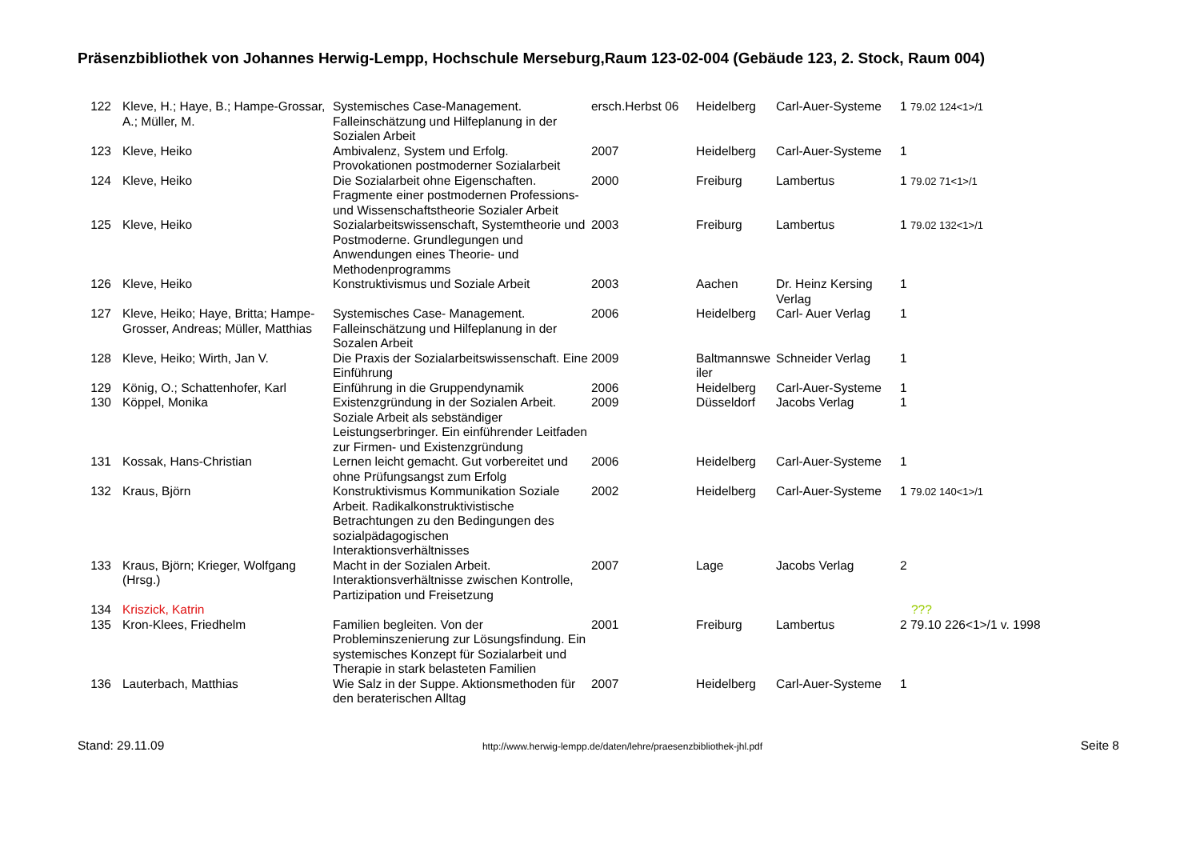Präsenzbibliothek von Johannes Herwig-Lempp, Hochschule Merseburg,Raum 123-02-004 (Gebäude 123, 2. Stock, Raum 004)
| 122 | Kleve, H.; Haye, B.; Hampe-Grossar, A.; Müller, M. | Systemisches Case-Management. Falleinschätzung und Hilfeplanung in der Sozialen Arbeit | ersch.Herbst 06 | Heidelberg | Carl-Auer-Systeme | 1 79.02 124<1>/1 |
| 123 | Kleve, Heiko | Ambivalenz, System und Erfolg. Provokationen postmoderner Sozialarbeit | 2007 | Heidelberg | Carl-Auer-Systeme | 1 |
| 124 | Kleve, Heiko | Die Sozialarbeit ohne Eigenschaften. Fragmente einer postmodernen Professions- und Wissenschaftstheorie Sozialer Arbeit | 2000 | Freiburg | Lambertus | 1 79.02 71<1>/1 |
| 125 | Kleve, Heiko | Sozialarbeitswissenschaft, Systemtheorie und Postmoderne. Grundlegungen und Anwendungen eines Theorie- und Methodenprogramms | 2003 | Freiburg | Lambertus | 1 79.02 132<1>/1 |
| 126 | Kleve, Heiko | Konstruktivismus und Soziale Arbeit | 2003 | Aachen | Dr. Heinz Kersing Verlag | 1 |
| 127 | Kleve, Heiko; Haye, Britta; Hampe-Grosser, Andreas; Müller, Matthias | Systemisches Case- Management. Falleinschätzung und Hilfeplanung in der Sozalen Arbeit | 2006 | Heidelberg | Carl- Auer Verlag | 1 |
| 128 | Kleve, Heiko; Wirth, Jan V. | Die Praxis der Sozialarbeitswissenschaft. Eine Einführung | 2009 | Baltmannswe iler | Schneider Verlag | 1 |
| 129 | König, O.; Schattenhofer, Karl | Einführung in die Gruppendynamik | 2006 | Heidelberg | Carl-Auer-Systeme | 1 |
| 130 | Köppel, Monika | Existenzgründung in der Sozialen Arbeit. Soziale Arbeit als sebständiger Leistungserbringer. Ein einführender Leitfaden zur Firmen- und Existenzgründung | 2009 | Düsseldorf | Jacobs Verlag | 1 |
| 131 | Kossak, Hans-Christian | Lernen leicht gemacht. Gut vorbereitet und ohne Prüfungsangst zum Erfolg | 2006 | Heidelberg | Carl-Auer-Systeme | 1 |
| 132 | Kraus, Björn | Konstruktivismus Kommunikation Soziale Arbeit. Radikalkonstruktivistische Betrachtungen zu den Bedingungen des sozialpädagogischen Interaktionsverhältnisses | 2002 | Heidelberg | Carl-Auer-Systeme | 1 79.02 140<1>/1 |
| 133 | Kraus, Björn; Krieger, Wolfgang (Hrsg.) | Macht in der Sozialen Arbeit. Interaktionsverhältnisse zwischen Kontrolle, Partizipation und Freisetzung | 2007 | Lage | Jacobs Verlag | 2 |
| 134 | Kriszick, Katrin | | | | | ??? |
| 135 | Kron-Klees, Friedhelm | Familien begleiten. Von der Probleminszenierung zur Lösungsfindung. Ein systemisches Konzept für Sozialarbeit und Therapie in stark belasteten Familien | 2001 | Freiburg | Lambertus | 2 79.10 226<1>/1 v. 1998 |
| 136 | Lauterbach, Matthias | Wie Salz in der Suppe. Aktionsmethoden für den beraterischen Alltag | 2007 | Heidelberg | Carl-Auer-Systeme | 1 |
Stand: 29.11.09 http://www.herwig-lempp.de/daten/lehre/praesenzbibliothek-jhl.pdf Seite 8